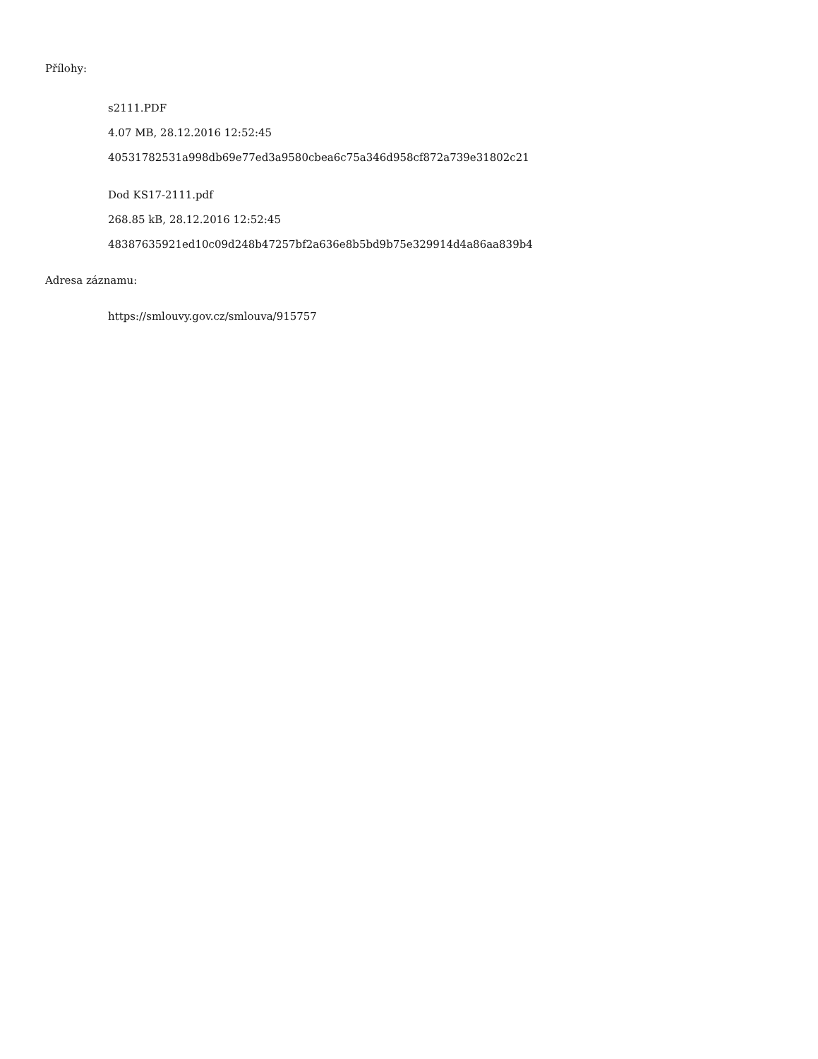Přílohy:
s2111.PDF
4.07 MB, 28.12.2016 12:52:45
40531782531a998db69e77ed3a9580cbea6c75a346d958cf872a739e31802c21
Dod KS17-2111.pdf
268.85 kB, 28.12.2016 12:52:45
48387635921ed10c09d248b47257bf2a636e8b5bd9b75e329914d4a86aa839b4
Adresa záznamu:
https://smlouvy.gov.cz/smlouva/915757